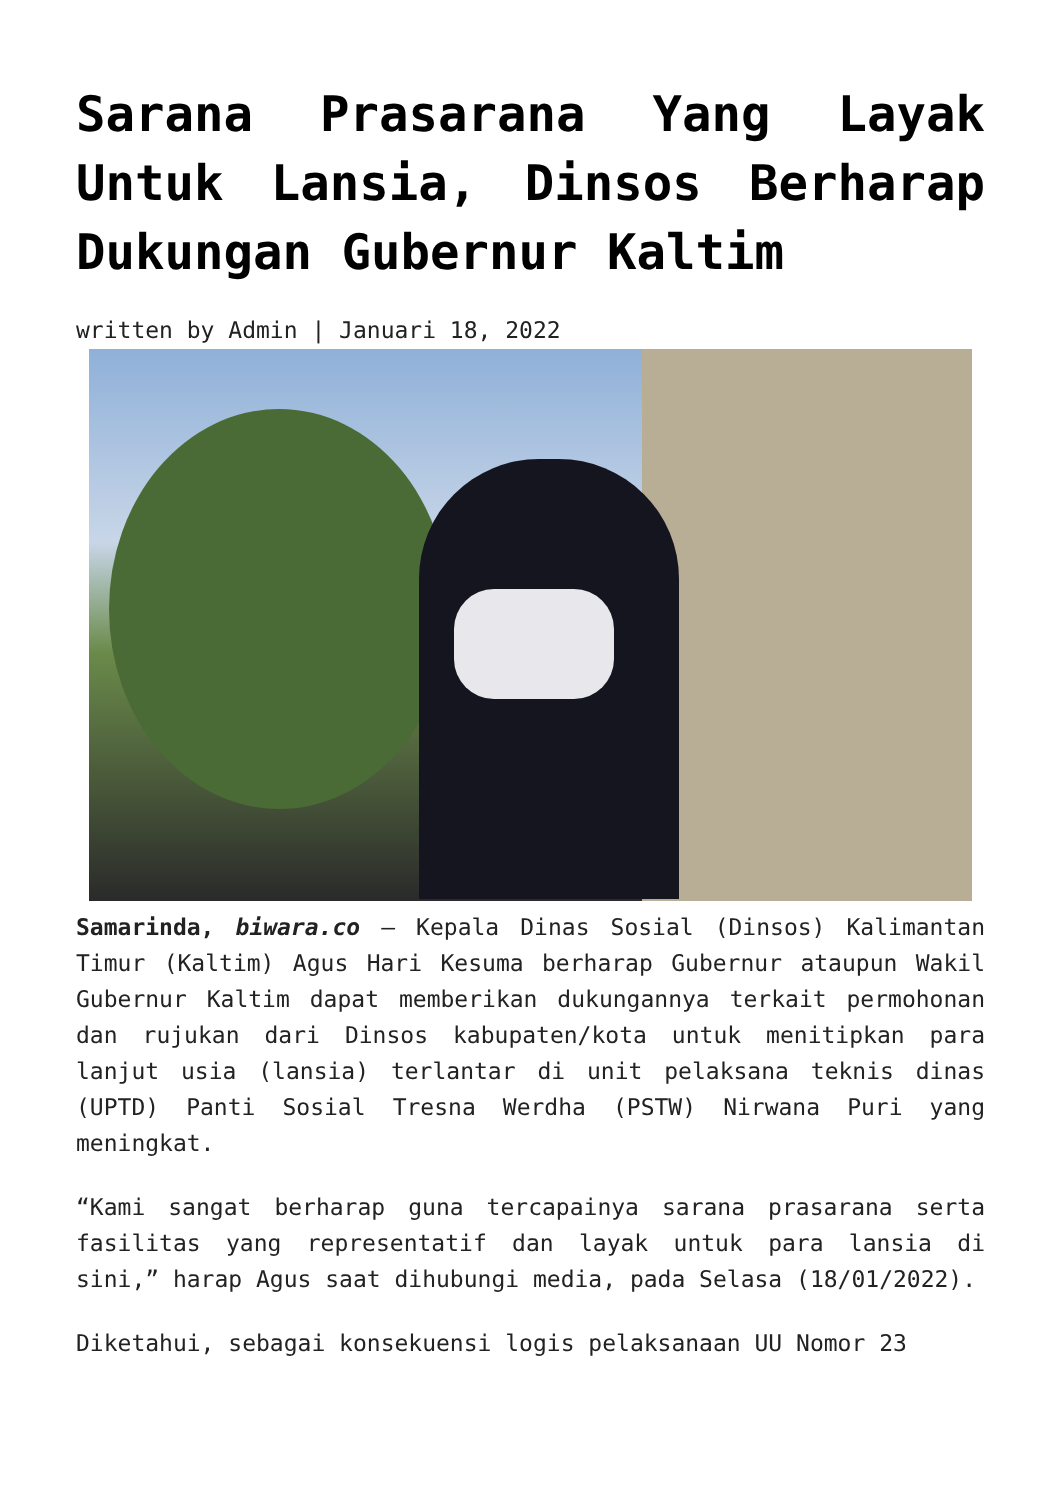Sarana Prasarana Yang Layak Untuk Lansia, Dinsos Berharap Dukungan Gubernur Kaltim
written by Admin | Januari 18, 2022
Samarinda, biwara.co – Kepala Dinas Sosial (Dinsos) Kalimantan Timur (Kaltim) Agus Hari Kesuma berharap Gubernur ataupun Wakil Gubernur Kaltim dapat memberikan dukungannya terkait permohonan dan rujukan dari Dinsos kabupaten/kota untuk menitipkan para lanjut usia (lansia) terlantar di unit pelaksana teknis dinas (UPTD) Panti Sosial Tresna Werdha (PSTW) Nirwana Puri yang meningkat.
“Kami sangat berharap guna tercapainya sarana prasarana serta fasilitas yang representatif dan layak untuk para lansia di sini,” harap Agus saat dihubungi media, pada Selasa (18/01/2022).
Diketahui, sebagai konsekuensi logis pelaksanaan UU Nomor 23